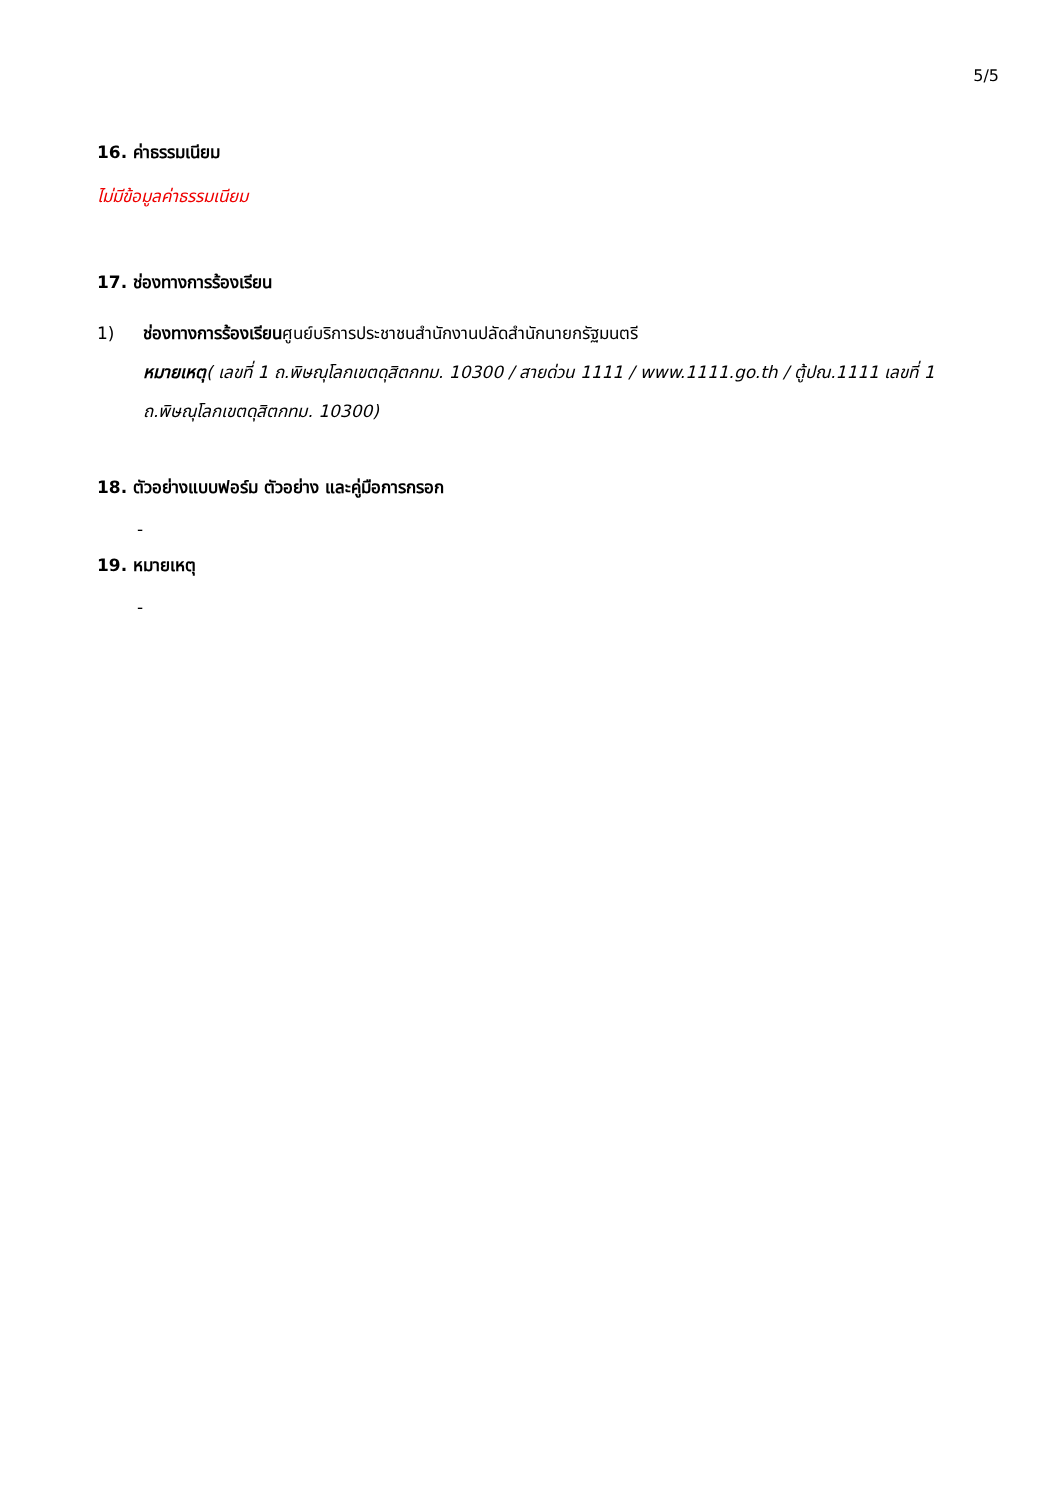5/5
16. ค่าธรรมเนียม
ไม่มีข้อมูลค่าธรรมเนียม
17. ช่องทางการร้องเรียน
1) ช่องทางการร้องเรียนศูนย์บริการประชาชนสำนักงานปลัดสำนักนายกรัฐมนตรี
หมายเหตุ( เลขที่ 1 ถ.พิษณุโลกเขตดุสิตกทม. 10300 / สายด่วน 1111 / www.1111.go.th / ตู้ปณ.1111 เลขที่ 1 ถ.พิษณุโลกเขตดุสิตกทม. 10300)
18. ตัวอย่างแบบฟอร์ม ตัวอย่าง และคู่มือการกรอก
-
19. หมายเหตุ
-